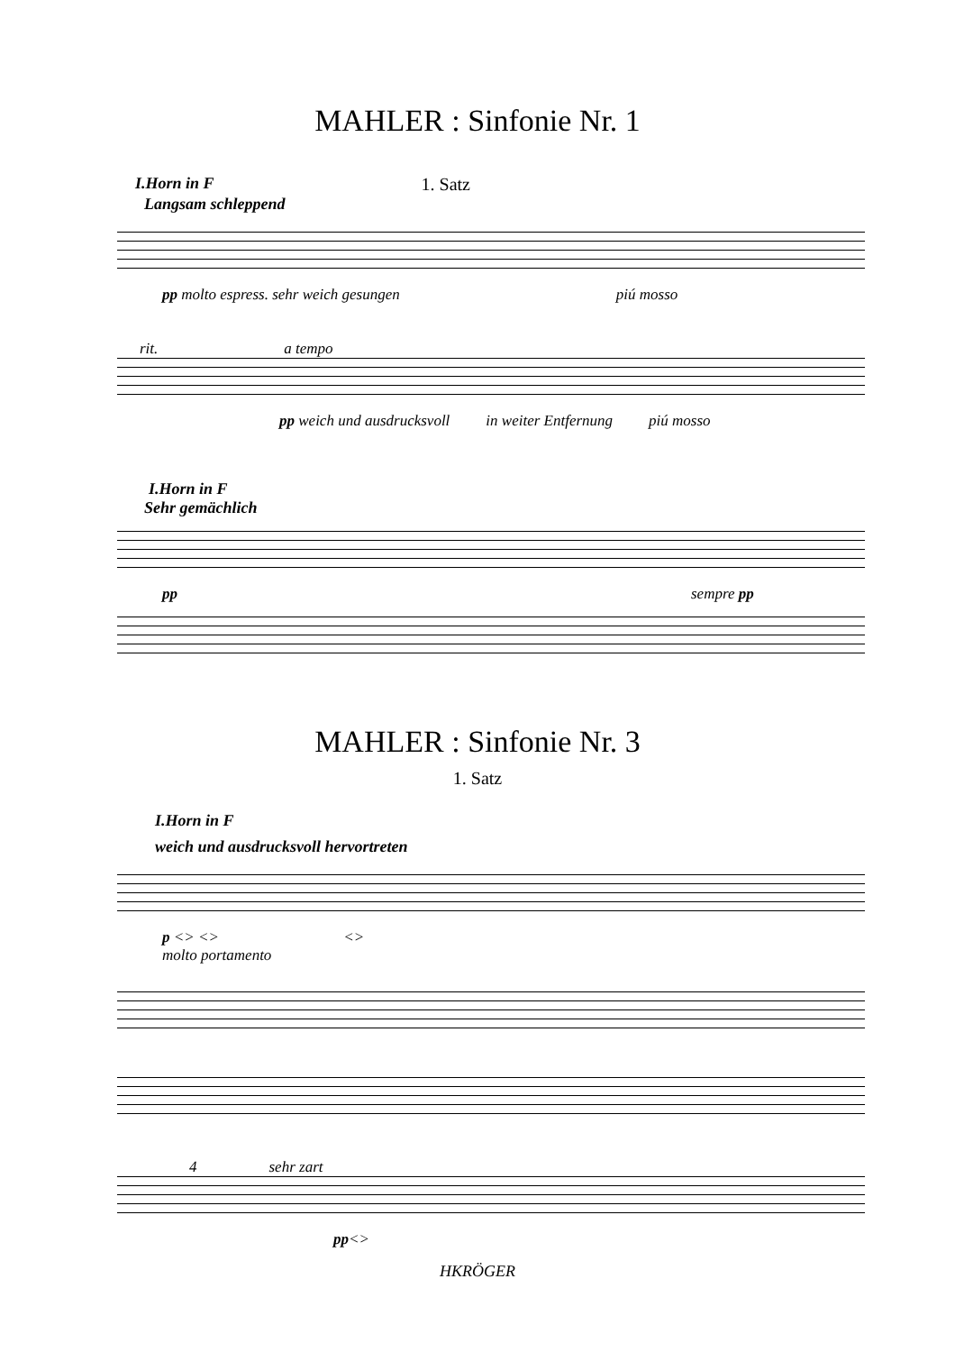MAHLER : Sinfonie Nr. 1
I.Horn in F 1. Satz
Langsam schleppend
pp molto espress. sehr weich gesungen piú mosso
rit. a tempo
pp weich und ausdrucksvoll in weiter Entfernung piú mosso
I.Horn in F
Sehr gemächlich
pp sempre pp
MAHLER : Sinfonie Nr. 3
1. Satz
I.Horn in F
weich und ausdrucksvoll hervortreten
p <> <>
molto portamento <>
4 sehr zart
pp<>
HKRÖGER